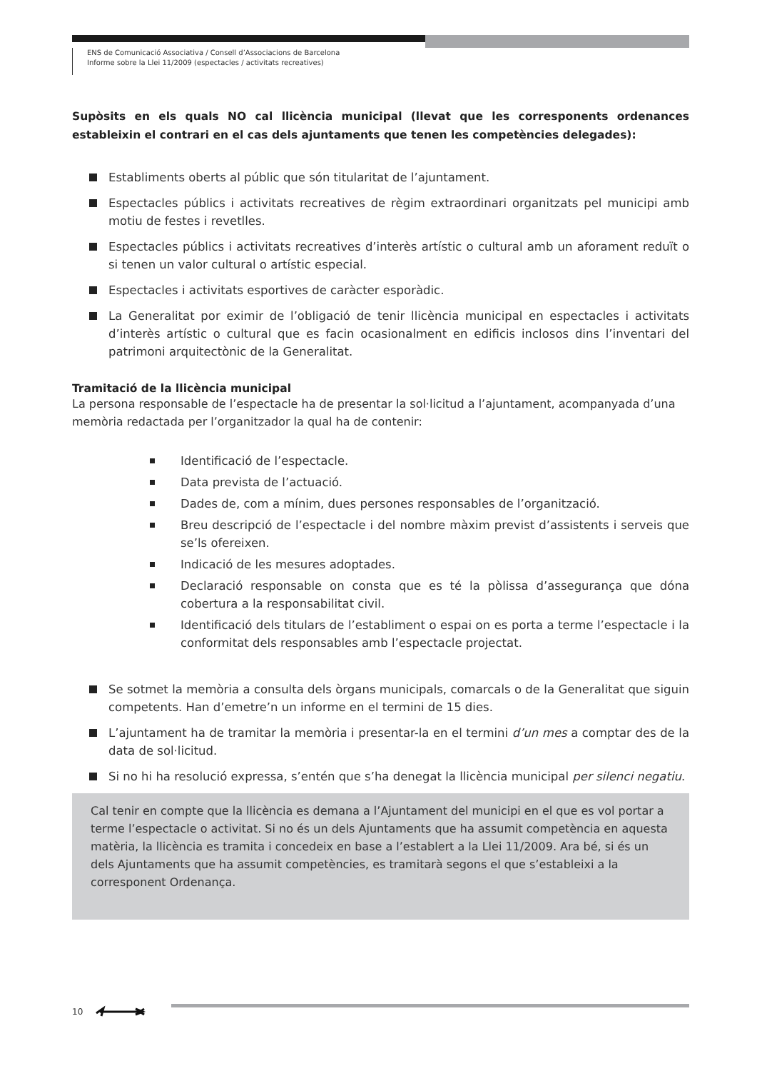ENS de Comunicació Associativa / Consell d’Associacions de Barcelona
Informe sobre la Llei 11/2009 (espectacles / activitats recreatives)
Supòsits en els quals NO cal llicència municipal (llevat que les corresponents ordenances estableixin el contrari en el cas dels ajuntaments que tenen les competències delegades):
Establiments oberts al públic que són titularitat de l’ajuntament.
Espectacles públics i activitats recreatives de règim extraordinari organitzats pel municipi amb motiu de festes i revetlles.
Espectacles públics i activitats recreatives d’interès artístic o cultural amb un aforament reduït o si tenen un valor cultural o artístic especial.
Espectacles i activitats esportives de caràcter esporàdic.
La Generalitat por eximir de l’obligació de tenir llicència municipal en espectacles i activitats d’interès artístic o cultural que es facin ocasionalment en edificis inclosos dins l’inventari del patrimoni arquitectònic de la Generalitat.
Tramitació de la llicència municipal
La persona responsable de l’espectacle ha de presentar la sol·licitud a l’ajuntament, acompanyada d’una memòria redactada per l’organitzador la qual ha de contenir:
Identificació de l’espectacle.
Data prevista de l’actuació.
Dades de, com a mínim, dues persones responsables de l’organització.
Breu descripció de l’espectacle i del nombre màxim previst d’assistents i serveis que se’ls ofereixen.
Indicació de les mesures adoptades.
Declaració responsable on consta que es té la pòlissa d’assegurança que dóna cobertura a la responsabilitat civil.
Identificació dels titulars de l’establiment o espai on es porta a terme l’espectacle i la conformitat dels responsables amb l’espectacle projectat.
Se sotmet la memòria a consulta dels òrgans municipals, comarcals o de la Generalitat que siguin competents. Han d’emetre’n un informe en el termini de 15 dies.
L’ajuntament ha de tramitar la memòria i presentar-la en el termini d’un mes a comptar des de la data de sol·licitud.
Si no hi ha resolució expressa, s’entén que s’ha denegat la llicència municipal per silenci negatiu.
Cal tenir en compte que la llicència es demana a l’Ajuntament del municipi en el que es vol portar a terme l’espectacle o activitat. Si no és un dels Ajuntaments que ha assumit competència en aquesta matèria, la llicència es tramita i concedeix en base a l’establert a la Llei 11/2009. Ara bé, si és un dels Ajuntaments que ha assumit competències, es tramitarà segons el que s’estableixi a la corresponent Ordenança.
10